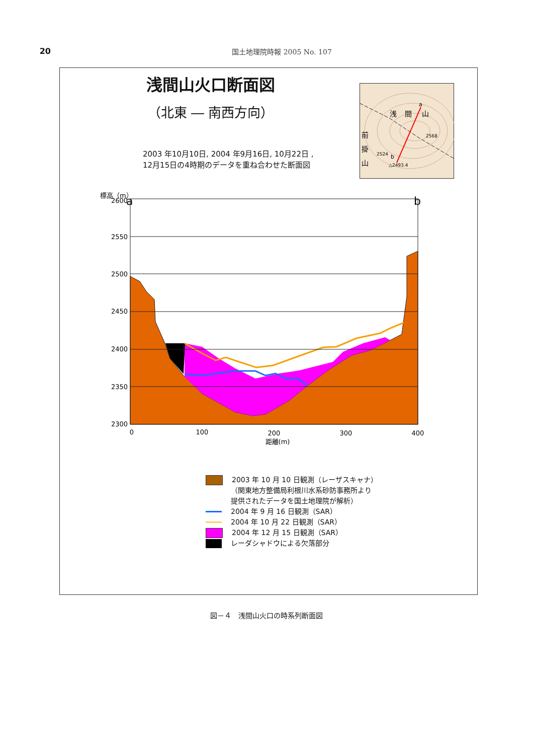20 国土地理院時報 2005 No. 107
浅間山火口断面図
（北東 ― 南西方向）
2003 年10月10日, 2004 年9月16日, 10月22日 ,
12月15日の4時期のデータを重ね合わせた断面図
a
b
浅
間
山
前
掛
山
2568
2524
△2493.4
標高（m）
a
b
2600
2550
2500
2450
2400
2350
2300
0
100
200
300
400
距離(m)
2003 年 10 月 10 日観測（レーザスキャナ）
（関東地方整備局利根川水系砂防事務所より
提供されたデータを国土地理院が解析）
2004 年 9 月 16 日観測（SAR）
2004 年 10 月 22 日観測（SAR）
2004 年 12 月 15 日観測（SAR）
レーダシャドウによる欠落部分
図－４　浅間山火口の時系列断面図